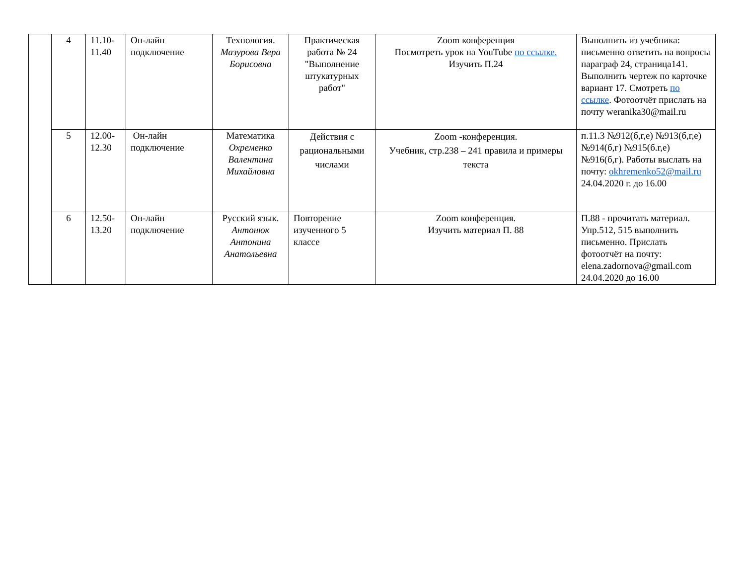| | 4 | 11.10- 11.40 | Он-лайн подключение | Технология. Мазурова Вера Борисовна | Практическая работа № 24 "Выполнение штукатурных работ" | Zoom конференция Посмотреть урок на YouTube по ссылке. Изучить П.24 | Выполнить из учебника: письменно ответить на вопросы параграф 24, страница141. Выполнить чертеж по карточке вариант 17. Смотреть по ссылке . Фотоотчёт прислать на почту weranika30@mail.ru |
| | 5 | 12.00- 12.30 | Он-лайн подключение | Математика Охременко Валентина Михайловна | Действия с рациональными числами | Zoom -конференция. Учебник, стр.238 – 241 правила и примеры текста | п.11.3 №912(б,г,е) №913(б,г,е) №914(б,г) №915(б.г,е) №916(б,г). Работы выслать на почту: okhremenko52@mail.ru 24.04.2020 г. до 16.00 |
| | 6 | 12.50- 13.20 | Он-лайн подключение | Русский язык. Антонюк Антонина Анатольевна | Повторение изученного 5 классе | Zoom конференция. Изучить материал П. 88 | П.88 - прочитать материал. Упр.512, 515 выполнить письменно. Прислать фотоотчёт на почту: elena.zadornova@gmail.com 24.04.2020 до 16.00 |